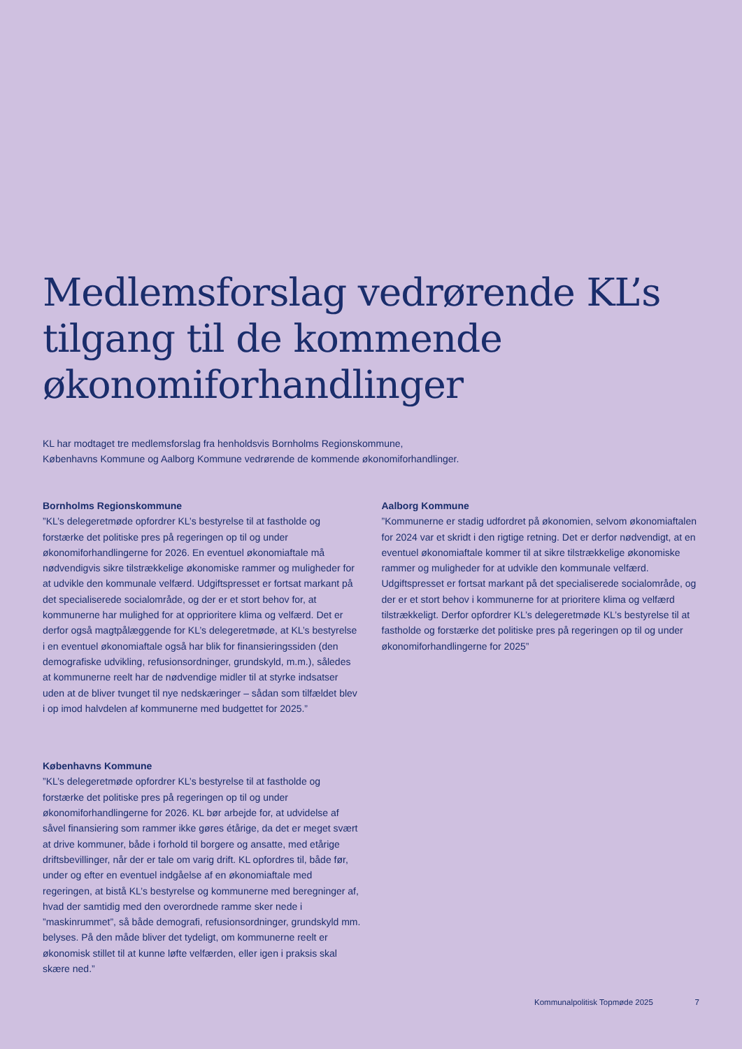Medlemsforslag vedrørende KL’s tilgang til de kommende økonomiforhandlinger
KL har modtaget tre medlemsforslag fra henholdsvis Bornholms Regionskommune,
Københavns Kommune og Aalborg Kommune vedrørende de kommende økonomiforhandlinger.
Bornholms Regionskommune
”KL’s delegeretmøde opfordrer KL’s bestyrelse til at fastholde og forstærke det politiske pres på regeringen op til og under økonomiforhandlingerne for 2026. En eventuel økonomiaftale må nødvendigvis sikre tilstrækkelige økonomiske rammer og muligheder for at udvikle den kommunale velfærd. Udgiftspresset er fortsat markant på det specialiserede socialområde, og der er et stort behov for, at kommunerne har mulighed for at opprioritere klima og velfærd. Det er derfor også magtpålæggende for KL’s delegeretmøde, at KL’s bestyrelse i en eventuel økonomiaftale også har blik for finansieringssiden (den demografiske udvikling, refusionsordninger, grundskyld, m.m.), således at kommunerne reelt har de nødvendige midler til at styrke indsatser uden at de bliver tvunget til nye nedskæringer – sådan som tilfældet blev i op imod halvdelen af kommunerne med budgettet for 2025.”
Københavns Kommune
”KL’s delegeretmøde opfordrer KL’s bestyrelse til at fastholde og forstærke det politiske pres på regeringen op til og under økonomiforhandlingerne for 2026. KL bør arbejde for, at udvidelse af såvel finansiering som rammer ikke gøres étårige, da det er meget svært at drive kommuner, både i forhold til borgere og ansatte, med etårige driftsbevillinger, når der er tale om varig drift. KL opfordres til, både før, under og efter en eventuel indgåelse af en økonomiaftale med regeringen, at bistå KL’s bestyrelse og kommunerne med beregninger af, hvad der samtidig med den overordnede ramme sker nede i ”maskinrummet”, så både demografi, refusionsordninger, grundskyld mm. belyses. På den måde bliver det tydeligt, om kommunerne reelt er økonomisk stillet til at kunne løfte velfærden, eller igen i praksis skal skære ned.”
Aalborg Kommune
”Kommunerne er stadig udfordret på økonomien, selvom økonomiaftalen for 2024 var et skridt i den rigtige retning. Det er derfor nødvendigt, at en eventuel økonomiaftale kommer til at sikre tilstrækkelige økonomiske rammer og muligheder for at udvikle den kommunale velfærd. Udgiftspresset er fortsat markant på det specialiserede socialområde, og der er et stort behov i kommunerne for at prioritere klima og velfærd tilstrækkeligt. Derfor opfordrer KL’s delegeretmøde KL’s bestyrelse til at fastholde og forstærke det politiske pres på regeringen op til og under økonomiforhandlingerne for 2025”
Kommunalpolitisk Topmøde 2025 7